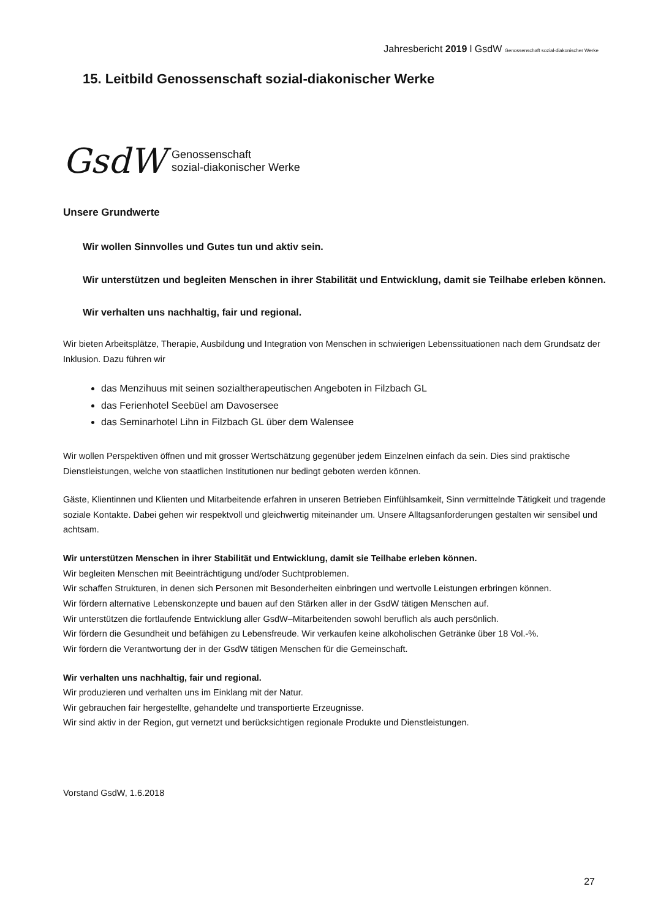Jahresbericht 2019 l GsdW Genossenschaft sozial-diakonischer Werke
15. Leitbild Genossenschaft sozial-diakonischer Werke
GsdW Genossenschaft
sozial-diakonischer Werke
Unsere Grundwerte
Wir wollen Sinnvolles und Gutes tun und aktiv sein.
Wir unterstützen und begleiten Menschen in ihrer Stabilität und Entwicklung, damit sie Teilhabe erleben können.
Wir verhalten uns nachhaltig, fair und regional.
Wir bieten Arbeitsplätze, Therapie, Ausbildung und Integration von Menschen in schwierigen Lebenssituationen nach dem Grundsatz der Inklusion. Dazu führen wir
das Menzihuus mit seinen sozialtherapeutischen Angeboten in Filzbach GL
das Ferienhotel Seebüel am Davosersee
das Seminarhotel Lihn in Filzbach GL über dem Walensee
Wir wollen Perspektiven öffnen und mit grosser Wertschätzung gegenüber jedem Einzelnen einfach da sein. Dies sind praktische Dienstleistungen, welche von staatlichen Institutionen nur bedingt geboten werden können.
Gäste, Klientinnen und Klienten und Mitarbeitende erfahren in unseren Betrieben Einfühlsamkeit, Sinn vermittelnde Tätigkeit und tragende soziale Kontakte. Dabei gehen wir respektvoll und gleichwertig miteinander um. Unsere Alltagsanforderungen gestalten wir sensibel und achtsam.
Wir unterstützen Menschen in ihrer Stabilität und Entwicklung, damit sie Teilhabe erleben können.
Wir begleiten Menschen mit Beeinträchtigung und/oder Suchtproblemen.
Wir schaffen Strukturen, in denen sich Personen mit Besonderheiten einbringen und wertvolle Leistungen erbringen können.
Wir fördern alternative Lebenskonzepte und bauen auf den Stärken aller in der GsdW tätigen Menschen auf.
Wir unterstützen die fortlaufende Entwicklung aller GsdW–Mitarbeitenden sowohl beruflich als auch persönlich.
Wir fördern die Gesundheit und befähigen zu Lebensfreude. Wir verkaufen keine alkoholischen Getränke über 18 Vol.-%.
Wir fördern die Verantwortung der in der GsdW tätigen Menschen für die Gemeinschaft.
Wir verhalten uns nachhaltig, fair und regional.
Wir produzieren und verhalten uns im Einklang mit der Natur.
Wir gebrauchen fair hergestellte, gehandelte und transportierte Erzeugnisse.
Wir sind aktiv in der Region, gut vernetzt und berücksichtigen regionale Produkte und Dienstleistungen.
Vorstand GsdW, 1.6.2018
27